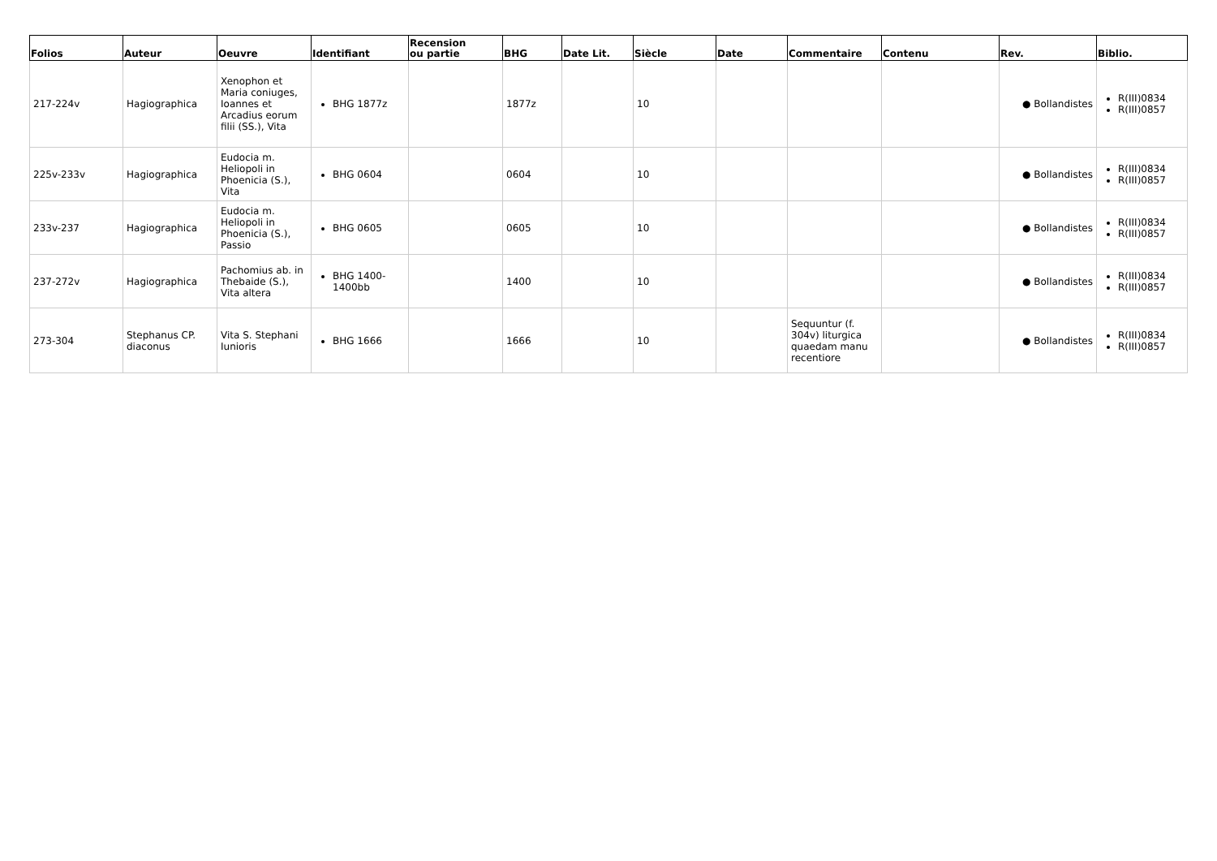| Folios | Auteur | Oeuvre | Identifiant | Recension ou partie | BHG | Date Lit. | Siècle | Date | Commentaire | Contenu | Rev. | Biblio. |
| --- | --- | --- | --- | --- | --- | --- | --- | --- | --- | --- | --- | --- |
| 217-224v | Hagiographica | Xenophon et Maria coniuges, Ioannes et Arcadius eorum filii (SS.), Vita | BHG 1877z | | 1877z | | 10 | | | | ● Bollandistes | R(III)0834 R(III)0857 |
| 225v-233v | Hagiographica | Eudocia m. Heliopoli in Phoenicia (S.), Vita | BHG 0604 | | 0604 | | 10 | | | | ● Bollandistes | R(III)0834 R(III)0857 |
| 233v-237 | Hagiographica | Eudocia m. Heliopoli in Phoenicia (S.), Passio | BHG 0605 | | 0605 | | 10 | | | | ● Bollandistes | R(III)0834 R(III)0857 |
| 237-272v | Hagiographica | Pachomius ab. in Thebaide (S.), Vita altera | BHG 1400-1400bb | | 1400 | | 10 | | | | ● Bollandistes | R(III)0834 R(III)0857 |
| 273-304 | Stephanus CP. diaconus | Vita S. Stephani Iunioris | BHG 1666 | | 1666 | | 10 | | Sequuntur (f. 304v) liturgica quaedam manu recentiore | | ● Bollandistes | R(III)0834 R(III)0857 |